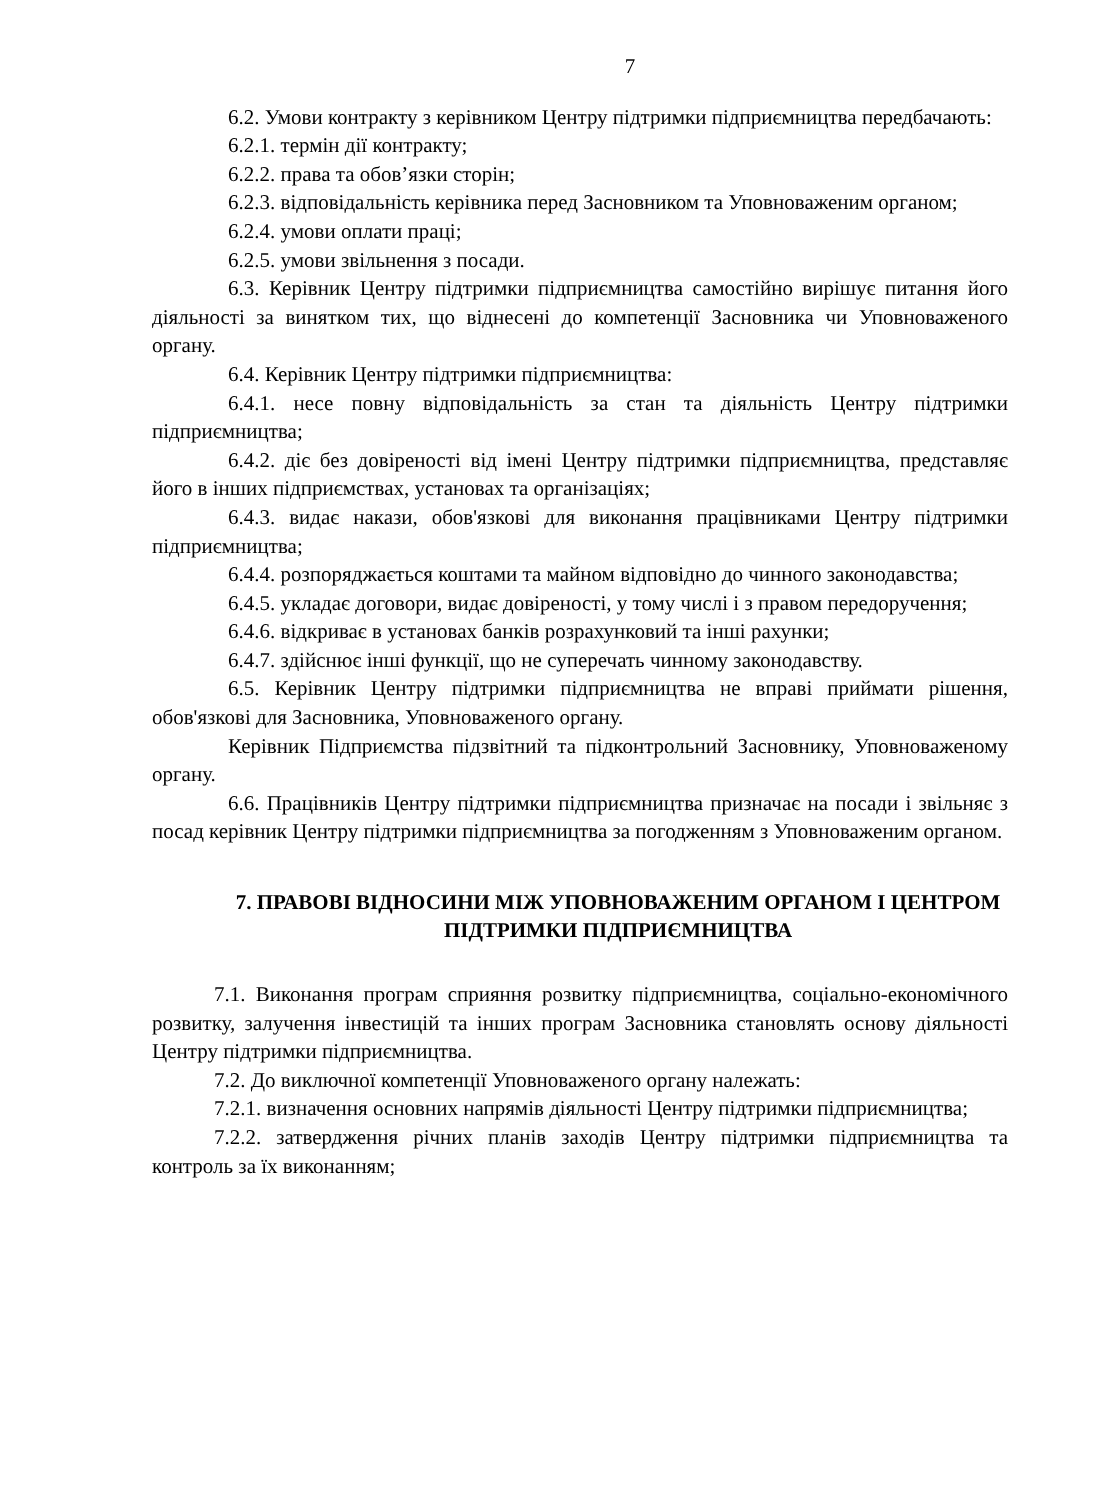7
6.2. Умови контракту з керівником Центру підтримки підприємництва передбачають:
6.2.1. термін дії контракту;
6.2.2. права та обов’язки сторін;
6.2.3. відповідальність керівника перед Засновником та Уповноваженим органом;
6.2.4. умови оплати праці;
6.2.5. умови звільнення з посади.
6.3. Керівник Центру підтримки підприємництва самостійно вирішує питання його діяльності за винятком тих, що віднесені до компетенції Засновника чи Уповноваженого органу.
6.4. Керівник Центру підтримки підприємництва:
6.4.1. несе повну відповідальність за стан та діяльність Центру підтримки підприємництва;
6.4.2. діє без довіреності від імені Центру підтримки підприємництва, представляє його в інших підприємствах, установах та організаціях;
6.4.3. видає накази, обов'язкові для виконання працівниками Центру підтримки підприємництва;
6.4.4. розпоряджається коштами та майном відповідно до чинного законодавства;
6.4.5. укладає договори, видає довіреності, у тому числі і з правом передоручення;
6.4.6. відкриває в установах банків розрахунковий та інші рахунки;
6.4.7. здійснює інші функції, що не суперечать чинному законодавству.
6.5. Керівник Центру підтримки підприємництва не вправі приймати рішення, обов'язкові для Засновника, Уповноваженого органу.
Керівник Підприємства підзвітний та підконтрольний Засновнику, Уповноваженому органу.
6.6. Працівників Центру підтримки підприємництва призначає на посади і звільняє з посад керівник Центру підтримки підприємництва за погодженням з Уповноваженим органом.
7. ПРАВОВІ ВІДНОСИНИ МІЖ УПОВНОВАЖЕНИМ ОРГАНОМ І ЦЕНТРОМ ПІДТРИМКИ ПІДПРИЄМНИЦТВА
7.1. Виконання програм сприяння розвитку підприємництва, соціально-економічного розвитку, залучення інвестицій та інших програм Засновника становлять основу діяльності Центру підтримки підприємництва.
7.2. До виключної компетенції Уповноваженого органу належать:
7.2.1. визначення основних напрямів діяльності Центру підтримки підприємництва;
7.2.2. затвердження річних планів заходів Центру підтримки підприємництва та контроль за їх виконанням;